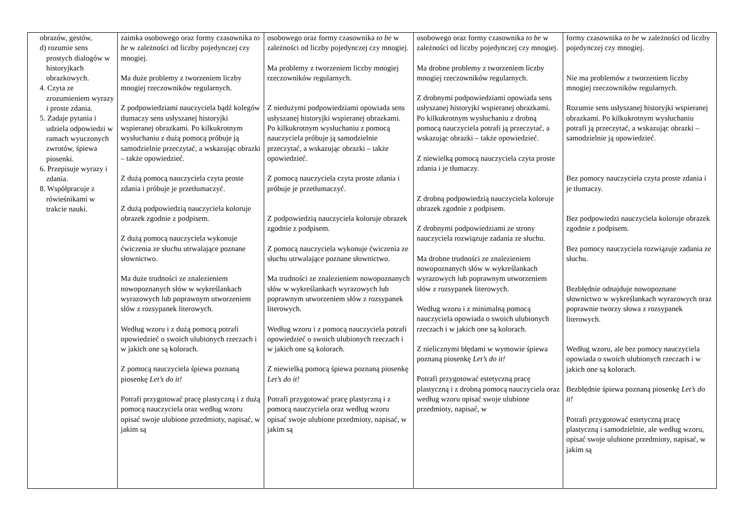| obrazów, gestów, d) rozumie sens prostych dialogów w historyjkach obrazkowych. 4. Czyta ze zrozumieniem wyrazy i proste zdania. 5. Zadaje pytania i udziela odpowiedzi w ramach wyuczonych zwrotów, śpiewa piosenki. 6. Przepisuje wyrazy i zdania. 8. Współpracuje z rówieśnikami w trakcie nauki. | zaimka osobowego oraz formy czasownika to be w zależności od liczby pojedynczej czy mnogiej. Ma duże problemy z tworzeniem liczby mnogiej rzeczowników regularnych. Z podpowiedziami nauczyciela bądź kolegów tłumaczy sens usłyszanej historyjki wspieranej obrazkami. Po kilkukrotnym wysłuchaniu z dużą pomocą próbuje ją samodzielnie przeczytać, a wskazując obrazki – także opowiedzieć. Z dużą pomocą nauczyciela czyta proste zdania i próbuje je przetłumaczyć. Z dużą podpowiedzią nauczyciela koloruje obrazek zgodnie z podpisem. Z dużą pomocą nauczyciela wykonuje ćwiczenia ze słuchu utrwalające poznane słownictwo. Ma duże trudności ze znalezieniem nowopoznanych słów w wykreślankach wyrazowych lub poprawnym utworzeniem słów z rozsypanek literowych. Według wzoru i z dużą pomocą potrafi opowiedzieć o swoich ulubionych rzeczach i w jakich one są kolorach. Z pomocą nauczyciela śpiewa poznaną piosenkę Let’s do it! Potrafi przygotować pracę plastyczną i z dużą pomocą nauczyciela oraz według wzoru opisać swoje ulubione przedmioty, napisać, w jakim są | osobowego oraz formy czasownika to be w zależności od liczby pojedynczej czy mnogiej. Ma problemy z tworzeniem liczby mnogiej rzeczowników regularnych. Z niedużymi podpowiedziami opowiada sens usłyszanej historyjki wspieranej obrazkami. Po kilkukrotnym wysłuchaniu z pomocą nauczyciela próbuje ją samodzielnie przeczytać, a wskazując obrazki – także opowiedzieć. Z pomocą nauczyciela czyta proste zdania i próbuje je przetłumaczyć. Z podpowiedzią nauczyciela koloruje obrazek zgodnie z podpisem. Z pomocą nauczyciela wykonuje ćwiczenia ze słuchu utrwalające poznane słownictwo. Ma trudności ze znalezieniem nowopoznanych słów w wykreślankach wyrazowych lub poprawnym utworzeniem słów z rozsypanek literowych. Według wzoru i z pomocą nauczyciela potrafi opowiedzieć o swoich ulubionych rzeczach i w jakich one są kolorach. Z niewielką pomocą śpiewa poznaną piosenkę Let’s do it! Potrafi przygotować pracę plastyczną i z pomocą nauczyciela oraz według wzoru opisać swoje ulubione przedmioty, napisać, w jakim są | osobowego oraz formy czasownika to be w zależności od liczby pojedynczej czy mnogiej. Ma drobne problemy z tworzeniem liczby mnogiej rzeczowników regularnych. Z drobnymi podpowiedziami opowiada sens usłyszanej historyjki wspieranej obrazkami. Po kilkukrotnym wysłuchaniu z drobną pomocą nauczyciela potrafi ją przeczytać, a wskazując obrazki – także opowiedzieć. Z niewielką pomocą nauczyciela czyta proste zdania i je tłumaczy. Z drobną podpowiedzią nauczyciela koloruje obrazek zgodnie z podpisem. Z drobnymi podpowiedziami ze strony nauczyciela rozwiązuje zadania ze słuchu. Ma drobne trudności ze znalezieniem nowopoznanych słów w wykreślankach wyrazowych lub poprawnym utworzeniem słów z rozsypanek literowych. Według wzoru i z minimalną pomocą nauczyciela opowiada o swoich ulubionych rzeczach i w jakich one są kolorach. Z nielicznymi błędami w wymowie śpiewa poznaną piosenkę Let’s do it! Potrafi przygotować estetyczną pracę plastyczną i z drobną pomocą nauczyciela oraz według wzoru opisać swoje ulubione przedmioty, napisać, w | formy czasownika to be w zależności od liczby pojedynczej czy mnogiej. Nie ma problemów z tworzeniem liczby mnogiej rzeczowników regularnych. Rozumie sens usłyszanej historyjki wspieranej obrazkami. Po kilkukrotnym wysłuchaniu potrafi ją przeczytać, a wskazując obrazki – samodzielnie ją opowiedzieć. Bez pomocy nauczyciela czyta proste zdania i je tłumaczy. Bez podpowiedzi nauczyciela koloruje obrazek zgodnie z podpisem. Bez pomocy nauczyciela rozwiązuje zadania ze słuchu. Bezbłędnie odnajduje nowopoznane słownictwo w wykreślankach wyrazowych oraz poprawnie tworzy słowa z rozsypanek literowych. Według wzoru, ale bez pomocy nauczyciela opowiada o swoich ulubionych rzeczach i w jakich one są kolorach. Bezbłędnie śpiewa poznaną piosenkę Let’s do it! Potrafi przygotować estetyczną pracę plastyczną i samodzielnie, ale według wzoru, opisać swoje ulubione przedmioty, napisać, w jakim są |